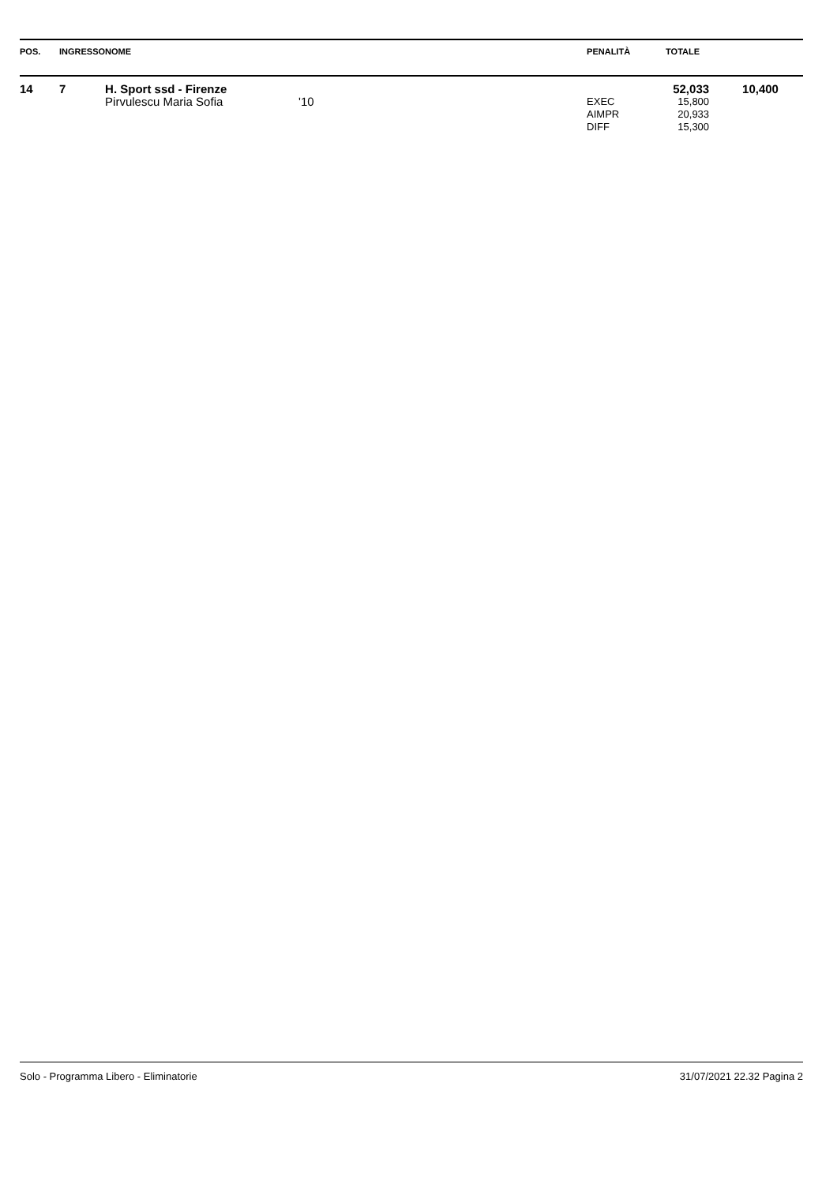| POS. | INGRESSO | NOME | | PENALITÀ | TOTALE | |
| --- | --- | --- | --- | --- | --- | --- |
| 14 | 7 | H. Sport ssd - Firenze | | | 52,033 | 10,400 |
| | | Pirvulescu Maria Sofia | '10 | EXEC | 15,800 | |
| | | | | AIMPR | 20,933 | |
| | | | | DIFF | 15,300 | |
Solo - Programma Libero - Eliminatorie 31/07/2021 22.32 Pagina 2